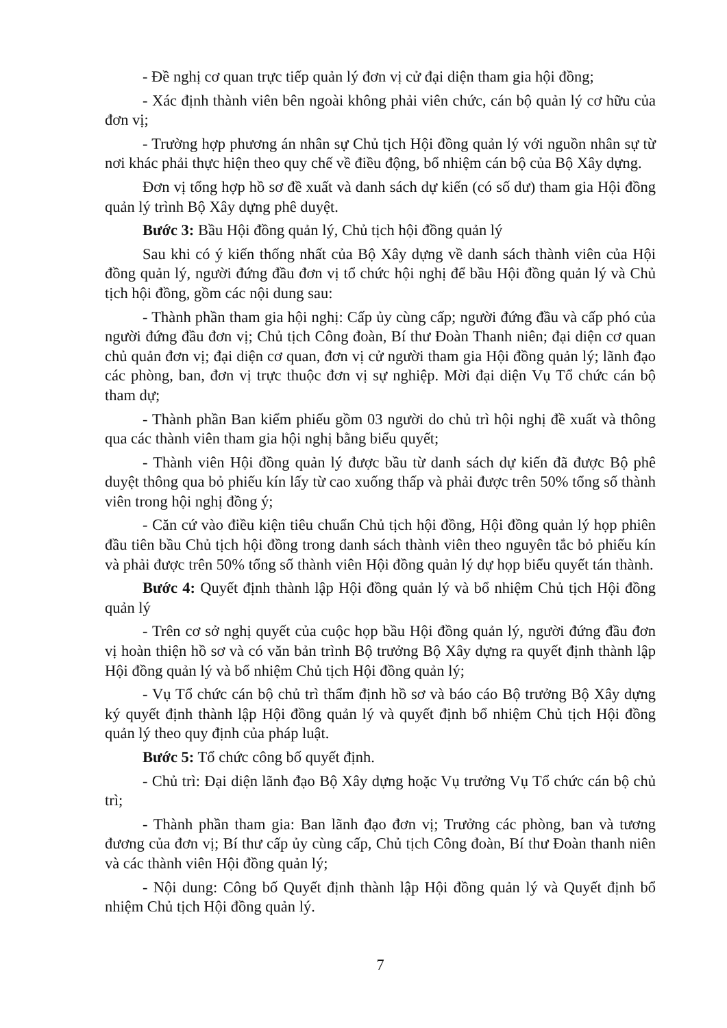- Đề nghị cơ quan trực tiếp quản lý đơn vị cử đại diện tham gia hội đồng;
- Xác định thành viên bên ngoài không phải viên chức, cán bộ quản lý cơ hữu của đơn vị;
- Trường hợp phương án nhân sự Chủ tịch Hội đồng quản lý với nguồn nhân sự từ nơi khác phải thực hiện theo quy chế về điều động, bổ nhiệm cán bộ của Bộ Xây dựng.
Đơn vị tổng hợp hồ sơ đề xuất và danh sách dự kiến (có số dư) tham gia Hội đồng quản lý trình Bộ Xây dựng phê duyệt.
Bước 3: Bầu Hội đồng quản lý, Chủ tịch hội đồng quản lý
Sau khi có ý kiến thống nhất của Bộ Xây dựng về danh sách thành viên của Hội đồng quản lý, người đứng đầu đơn vị tổ chức hội nghị để bầu Hội đồng quản lý và Chủ tịch hội đồng, gồm các nội dung sau:
- Thành phần tham gia hội nghị: Cấp ủy cùng cấp; người đứng đầu và cấp phó của người đứng đầu đơn vị; Chủ tịch Công đoàn, Bí thư Đoàn Thanh niên; đại diện cơ quan chủ quản đơn vị; đại diện cơ quan, đơn vị cử người tham gia Hội đồng quản lý; lãnh đạo các phòng, ban, đơn vị trực thuộc đơn vị sự nghiệp. Mời đại diện Vụ Tổ chức cán bộ tham dự;
- Thành phần Ban kiểm phiếu gồm 03 người do chủ trì hội nghị đề xuất và thông qua các thành viên tham gia hội nghị bằng biểu quyết;
- Thành viên Hội đồng quản lý được bầu từ danh sách dự kiến đã được Bộ phê duyệt thông qua bỏ phiếu kín lấy từ cao xuống thấp và phải được trên 50% tổng số thành viên trong hội nghị đồng ý;
- Căn cứ vào điều kiện tiêu chuẩn Chủ tịch hội đồng, Hội đồng quản lý họp phiên đầu tiên bầu Chủ tịch hội đồng trong danh sách thành viên theo nguyên tắc bỏ phiếu kín và phải được trên 50% tổng số thành viên Hội đồng quản lý dự họp biểu quyết tán thành.
Bước 4: Quyết định thành lập Hội đồng quản lý và bổ nhiệm Chủ tịch Hội đồng quản lý
- Trên cơ sở nghị quyết của cuộc họp bầu Hội đồng quản lý, người đứng đầu đơn vị hoàn thiện hồ sơ và có văn bản trình Bộ trưởng Bộ Xây dựng ra quyết định thành lập Hội đồng quản lý và bổ nhiệm Chủ tịch Hội đồng quản lý;
- Vụ Tổ chức cán bộ chủ trì thẩm định hồ sơ và báo cáo Bộ trưởng Bộ Xây dựng ký quyết định thành lập Hội đồng quản lý và quyết định bổ nhiệm Chủ tịch Hội đồng quản lý theo quy định của pháp luật.
Bước 5: Tổ chức công bố quyết định.
- Chủ trì: Đại diện lãnh đạo Bộ Xây dựng hoặc Vụ trưởng Vụ Tổ chức cán bộ chủ trì;
- Thành phần tham gia: Ban lãnh đạo đơn vị; Trưởng các phòng, ban và tương đương của đơn vị; Bí thư cấp ủy cùng cấp, Chủ tịch Công đoàn, Bí thư Đoàn thanh niên và các thành viên Hội đồng quản lý;
- Nội dung: Công bố Quyết định thành lập Hội đồng quản lý và Quyết định bổ nhiệm Chủ tịch Hội đồng quản lý.
7